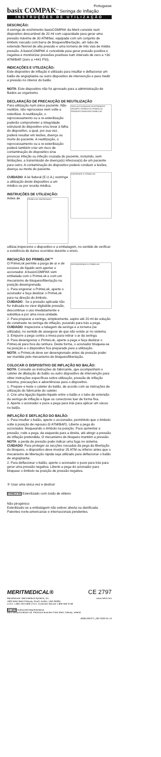Portuguese
basix COMPAK<sup>™</sup> Seringa de Inflação
INSTRUÇÕES DE UTILIZAÇÃO
DESCRIÇÃO:
A seringa de enchimento basixCOMPAK da Merit consiste num dispositivo descartável de 20 ml com capacidade para gerar uma pressão máxima de 30 ATM/bar, equipada com um conjunto de êmbolo roscado com barra de bloqueio/libertação, um tubo de extensão flexível de alta pressão e uma torneira de três vias de média pressão. A basixCOMPAK é concebida para gerar pressão positiva e negativa e monitorizar pressões positivas num intervalo de zero a +30 ATM/BAR (zero a +441 PSI).
INDICAÇÕES E UTILIZAÇÃO:
Este dispositivo de inflação é utilizado para insuflar e deflacionar um balão de angioplastia ou outro dispositivo de intervenção e para medir a pressão no interior do balão.
NOTA: Este dispositivo não foi aprovado para a administração de fluidos ao organismo.
DECLARAÇÃO DE PRECAUÇÃO DE REUTILIZAÇÃO
PEGA ACCIONADOR DESPRENDER GRAMPO VERMELHO PRIMELOK PRENDER RANHURA PRIMELOK
Para utilização num único paciente. Não reutilize, não reprocesse nem volte a esterilizar. A reutilização, o reprocessamento ou a re-esterilização poderão comprometer a integridade estrutural do dispositivo e/ou levar à falha do dispositivo, a qual, por sua vez, poderá resultar em lesões, doença ou morte do paciente. A reutilização, o reprocessamento ou a re-esterilização poderá também criar um risco de contaminação do dispositivo e/ou provocar infeção ou infeção cruzada do paciente, incluindo, sem limitações, a transmissão de doença(s) infeciosa(s) de um paciente para outro. A contaminação do dispositivo poderá conduzir a lesões, doença ou morte do paciente.
ENGRENAR O PRIMELOK
CUIDADO: A lei federal (E.U.A.) restringe a utilização deste dispositivo a um médico ou por receita médica.
INSTRUÇÕES DE UTILIZAÇÃO:
PRIMELOK ENGRENADO
Antes de utilizar,inspecione o dispositivo e a embalagem, no sentido de verificar a existência de danos ocorridos durante o envio.
INICIAÇÃO DO PRIMELOK™
DESENGRENAR O PRIMELOK
O PrimeLok permite a purga de ar e de excesso de líquido sem apertar o accionador. A basixCOMPAK vem embalada com o PrimeLok e com um mecanismo de bloqueio/libertação na posição desengrenada.
1. Para engrenar o PrimeLok, aperte o acionador e faça deslizar o PrimeLok para na direção do êmbolo.
CUIDADO : Se a pressão aplicada não for indicada no visor digital/de pressão, descontinue o uso imediatamente e substitua-a por uma nova unidade.
2. Para preparar a seringa, simplesmente, aspire até 20 ml de solução de constraste na seringa de inflação, puxando para trás a pega.
CUIDADO: Inspecione a tubagem da seringa e a torneira (se utilizada), no sentido de assegurar de que não existe ar no sistema.
3. Empurre a pega contra a mesa para retirar o ar da seringa.
4. Para desengrenar o PrimeLok, aperte a pega e faça deslizar o PrimeLok para fora da ranhura. Desta forma, o acionador bloqueia-se na posição e o dispositivo fica preparado para a utilização.
NOTA: o PrimeLok deve ser desengrenado antes da pressão poder ser mantida pelo mecanismo de bloqueio/libertação.
COLOCAR O DISPOSITIVO DE INFLAÇÃO NO BALÃO:
NOTA: Consulte as instruções do fabricante, que acompanham o cateter de dilatação do balão ou outro dispositivo de intervenção para obter instruções específicas sobre utilização, pressão de inflação máxima, precauções e advertências para o dispositivo.
1. Prepare e teste o cateter do balão, de acordo com as instruções de utilização do fabricante do cateter.
2. Crie uma ligação líquido-líquido entre o balão e o tubo de extensão da seringa de inflação e ligue os conectores luer de forma fixa.
3. Aperte o acionador e puxe a pega para trás para aplicar um vácuo no balão.
INFLAÇÃO E DEFLAÇÃO DO BALÃO:
1. Para insuflar o balão, aperte o accionador, permitindo que o êmbolo volte à posição de repouso (0 ATM/BAR). Liberte a pega do accionador, bloqueando o êmbolo na posição. Para aumentar a pressão, rode a pega, da esquerda para a direita, até atingir a pressão de inflação pretendida. O mecanismo de bloqueio mantém a pressão.
NOTA: a perda de pressão pode indicar uma fuga no sistema.
CUIDADO: Para proteger as secções roscadas da pega da libertação do bloqueio, o dispositivo deve mostrar 25 ATM ou inferior antes que o mecanismo de libertação rápida seja utilizado para deflacionar o balão de angioplastia.
2. Para deflacionar o balão, aperte o acionador e puxe para trás para gerar uma pressão negativa. Liberte a pega do acionador para bloquear o êmbolo na posição de pressão negativa.
② Usar uma única vez e destruir
STERILE EO Esterilizado com óxido de etileno
Não pirogénico
Esterilizado se a embalagem não estiver aberta ou danificada. Patentes norte-americanas e internacionais pendentes.
MERITMEDICAL® CE 2797
Manufacturer: Merit Medical Systems, Inc.
1600 West Merit Parkway, South Jordan, Utah 84095
U.S.A. 1-801-253-1600 U.S.A. Customer Service 1-800-356-3748 www.merit.com
EC MFR Authorized Representative:
Merit Medical Ireland Ltd, Parkmore Business Park West, Galway, Ireland
400612007PT_002 2020-04-13